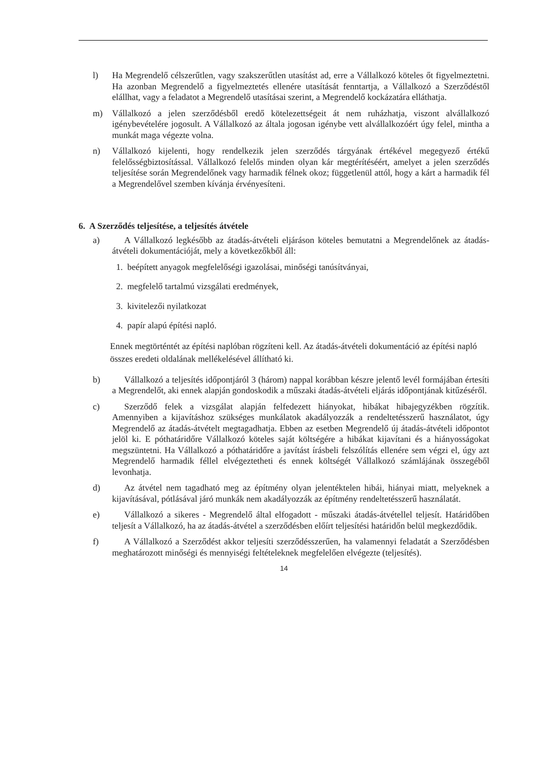l) Ha Megrendelő célszerűtlen, vagy szakszerűtlen utasítást ad, erre a Vállalkozó köteles őt figyelmeztetni. Ha azonban Megrendelő a figyelmeztetés ellenére utasítását fenntartja, a Vállalkozó a Szerződéstől elállhat, vagy a feladatot a Megrendelő utasításai szerint, a Megrendelő kockázatára elláthatja.
m) Vállalkozó a jelen szerződésből eredő kötelezettségeit át nem ruházhatja, viszont alvállalkozó igénybevételére jogosult. A Vállalkozó az általa jogosan igénybe vett alvállalkozóért úgy felel, mintha a munkát maga végezte volna.
n) Vállalkozó kijelenti, hogy rendelkezik jelen szerződés tárgyának értékével megegyező értékű felelősségbiztosítással. Vállalkozó felelős minden olyan kár megtérítéséért, amelyet a jelen szerződés teljesítése során Megrendelőnek vagy harmadik félnek okoz; függetlenül attól, hogy a kárt a harmadik fél a Megrendelővel szemben kívánja érvényesíteni.
6. A Szerződés teljesítése, a teljesítés átvétele
a) A Vállalkozó legkésőbb az átadás-átvételi eljáráson köteles bemutatni a Megrendelőnek az átadás-átvételi dokumentációját, mely a következőkből áll:
1. beépített anyagok megfelelőségi igazolásai, minőségi tanúsítványai,
2. megfelelő tartalmú vizsgálati eredmények,
3. kivitelezői nyilatkozat
4. papír alapú építési napló.
Ennek megtörténtét az építési naplóban rögzíteni kell. Az átadás-átvételi dokumentáció az építési napló összes eredeti oldalának mellékelésével állítható ki.
b) Vállalkozó a teljesítés időpontjáról 3 (három) nappal korábban készre jelentő levél formájában értesíti a Megrendelőt, aki ennek alapján gondoskodik a műszaki átadás-átvételi eljárás időpontjának kitűzéséről.
c) Szerződő felek a vizsgálat alapján felfedezett hiányokat, hibákat hibajegyzékben rögzítik. Amennyiben a kijavításhoz szükséges munkálatok akadályozzák a rendeltetésszerű használatot, úgy Megrendelő az átadás-átvételt megtagadhatja. Ebben az esetben Megrendelő új átadás-átvételi időpontot jelöl ki. E póthatáridőre Vállalkozó köteles saját költségére a hibákat kijavítani és a hiányosságokat megszüntetni. Ha Vállalkozó a póthatáridőre a javítást írásbeli felszólítás ellenére sem végzi el, úgy azt Megrendelő harmadik féllel elvégeztetheti és ennek költségét Vállalkozó számlájának összegéből levonhatja.
d) Az átvétel nem tagadható meg az építmény olyan jelentéktelen hibái, hiányai miatt, melyeknek a kijavításával, pótlásával járó munkák nem akadályozzák az építmény rendeltetésszerű használatát.
e) Vállalkozó a sikeres - Megrendelő által elfogadott - műszaki átadás-átvétellel teljesít. Határidőben teljesít a Vállalkozó, ha az átadás-átvétel a szerződésben előírt teljesítési határidőn belül megkezdődik.
f) A Vállalkozó a Szerződést akkor teljesíti szerződésszerűen, ha valamennyi feladatát a Szerződésben meghatározott minőségi és mennyiségi feltételeknek megfelelően elvégezte (teljesítés).
14